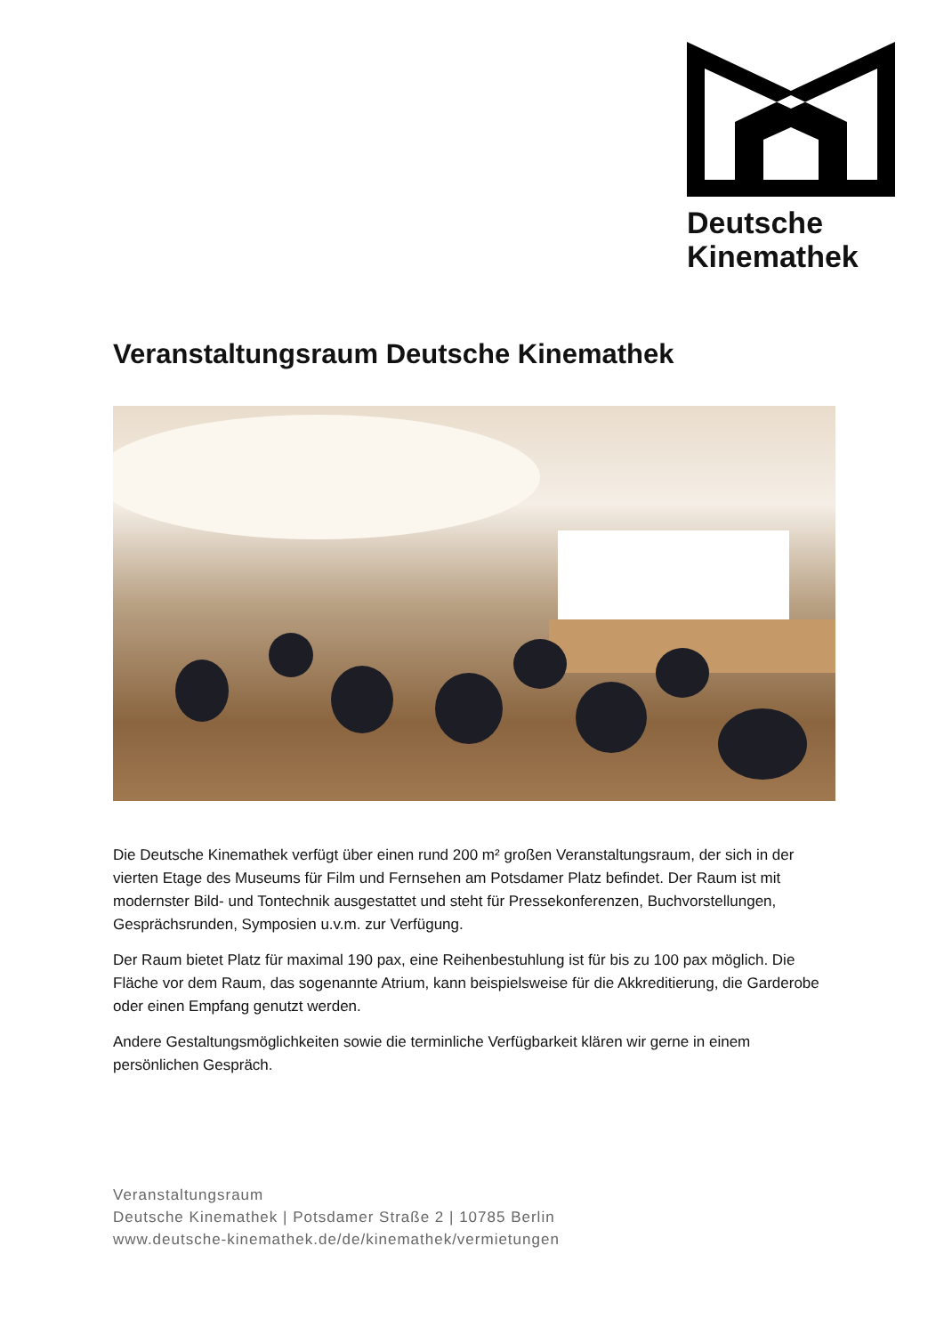Deutsche
Kinemathek
Veranstaltungsraum Deutsche Kinemathek
Die Deutsche Kinemathek verfügt über einen rund 200 m² großen Veranstaltungsraum, der sich in der vierten Etage des Museums für Film und Fernsehen am Potsdamer Platz befindet. Der Raum ist mit modernster Bild- und Tontechnik ausgestattet und steht für Pressekonferenzen, Buchvorstellungen, Gesprächsrunden, Symposien u.v.m. zur Verfügung.
Der Raum bietet Platz für maximal 190 pax, eine Reihenbestuhlung ist für bis zu 100 pax möglich. Die Fläche vor dem Raum, das sogenannte Atrium, kann beispielsweise für die Akkreditierung, die Garderobe oder einen Empfang genutzt werden.
Andere Gestaltungsmöglichkeiten sowie die terminliche Verfügbarkeit klären wir gerne in einem persönlichen Gespräch.
Veranstaltungsraum
Deutsche Kinemathek | Potsdamer Straße 2 | 10785 Berlin
www.deutsche-kinemathek.de/de/kinemathek/vermietungen